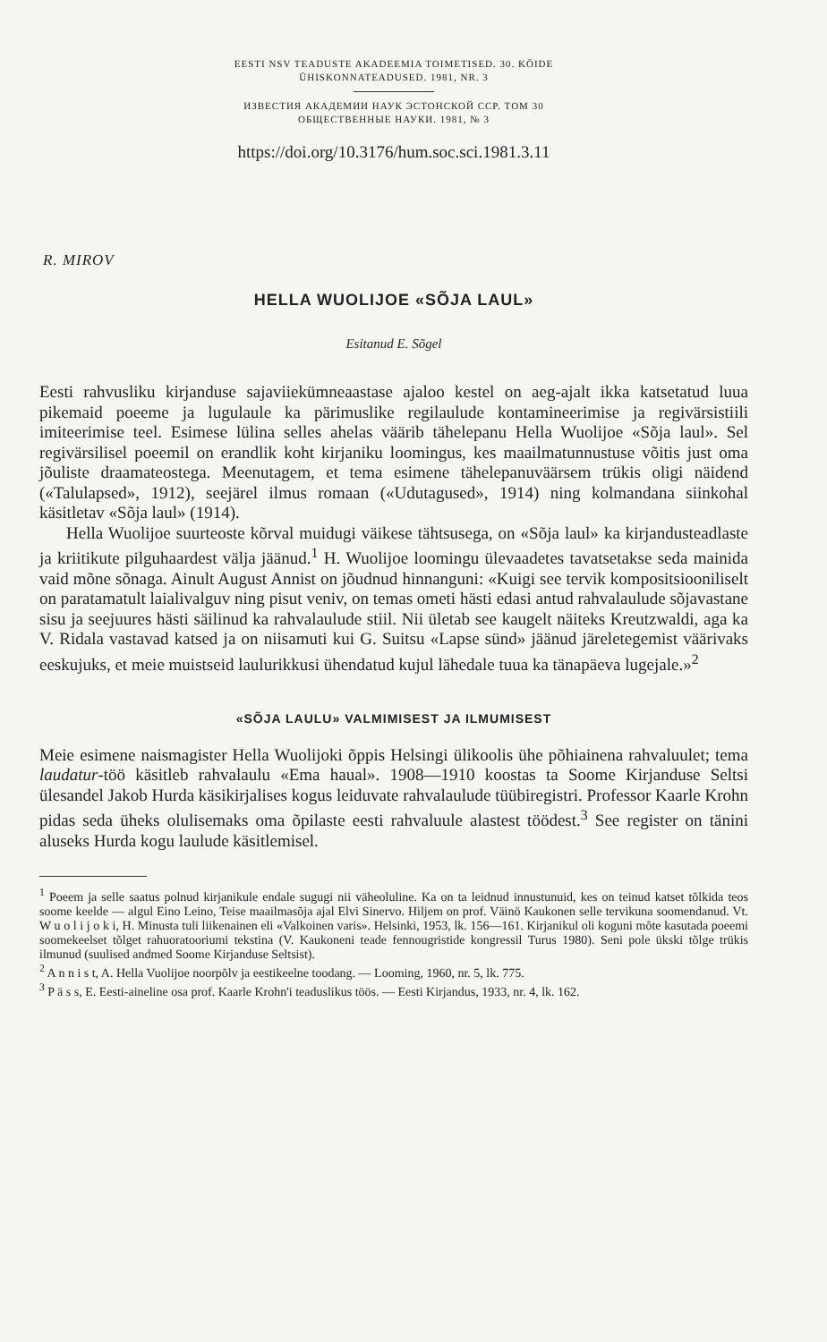EESTI NSV TEADUSTE AKADEEMIA TOIMETISED. 30. KÖIDE
ÜHISKONNATEADUSED. 1981, NR. 3
ИЗВЕСТИЯ АКАДЕМИИ НАУК ЭСТОНСКОЙ ССР. ТОМ 30
ОБЩЕСТВЕННЫЕ НАУКИ. 1981, № 3
https://doi.org/10.3176/hum.soc.sci.1981.3.11
R. MIROV
HELLA WUOLIJOE «SÕJA LAUL»
Esitanud E. Sõgel
Eesti rahvusliku kirjanduse sajaviiekümneaastase ajaloo kestel on aeg-ajalt ikka katsetatud luua pikemaid poeeme ja lugulaule ka pärimuslike regilaulude kontamineerimise ja regivärsistiili imiteerimise teel. Esimese lülina selles ahelas väärib tähelepanu Hella Wuolijoe «Sõja laul». Sel regivärsilisel poeemil on erandlik koht kirjaniku loomingus, kes maailmatunnustuse võitis just oma jõuliste draamateostega. Meenutagem, et tema esimene tähelepanuväärsem trükis oligi näidend («Talulapsed», 1912), seejärel ilmus romaan («Udutagused», 1914) ning kolmandana siinkohal käsitletav «Sõja laul» (1914).
Hella Wuolijoe suurteoste kõrval muidugi väikese tähtsusega, on «Sõja laul» ka kirjandusteadlaste ja kriitikute pilguhaardest välja jäänud.<sup>1</sup> H. Wuolijoe loomingu ülevaadetes tavatsetakse seda mainida vaid mõne sõnaga. Ainult August Annist on jõudnud hinnanguni: «Kuigi see tervik kompositsiooniliselt on paratamatult laialivalguv ning pisut veniv, on temas ometi hästi edasi antud rahvalaulude sõjavastane sisu ja seejuures hästi säilinud ka rahvalaulude stiil. Nii ületab see kaugelt näiteks Kreutzwaldi, aga ka V. Ridala vastavad katsed ja on niisamuti kui G. Suitsu «Lapse sünd» jäänud järeletegemist väärivaks eeskujuks, et meie muistseid laulurikkusi ühendatud kujul lähedale tuua ka tänapäeva lugejale.»<sup>2</sup>
«SÕJA LAULU» VALMIMISEST JA ILMUMISEST
Meie esimene naismagister Hella Wuolijoki õppis Helsingi ülikoolis ühe põhiainena rahvaluulet; tema laudatur-töö käsitleb rahvalaulu «Ema haual». 1908—1910 koostas ta Soome Kirjanduse Seltsi ülesandel Jakob Hurda käsikirjalises kogus leiduvate rahvalaulude tüübiregistri. Professor Kaarle Krohn pidas seda üheks olulisemaks oma õpilaste eesti rahvaluule alastest töödest.<sup>3</sup> See register on tänini aluseks Hurda kogu laulude käsitlemisel.
<sup>1</sup> Poeem ja selle saatus polnud kirjanikule endale sugugi nii väheoluline. Ka on ta leidnud innustunuid, kes on teinud katset tõlkida teos soome keelde — algul Eino Leino, Teise maailmasõja ajal Elvi Sinervo. Hiljem on prof. Väinö Kaukonen selle tervikuna soomendanud. Vt. W u o l i j o k i, H. Minusta tuli liikenainen eli «Valkoinen varis». Helsinki, 1953, lk. 156—161. Kirjanikul oli koguni mõte kasutada poeemi soomekeelset tõlget rahuoratooriumi tekstina (V. Kaukoneni teade fennougristide kongressil Turus 1980). Seni pole ükski tõlge trükis ilmunud (suulised andmed Soome Kirjanduse Seltsist).
<sup>2</sup> A n n i s t, A. Hella Vuolijoe noorpõlv ja eestikeelne toodang. — Looming, 1960, nr. 5, lk. 775.
<sup>3</sup> P ä s s, E. Eesti-aineline osa prof. Kaarle Krohn'i teaduslikus töös. — Eesti Kirjandus, 1933, nr. 4, lk. 162.